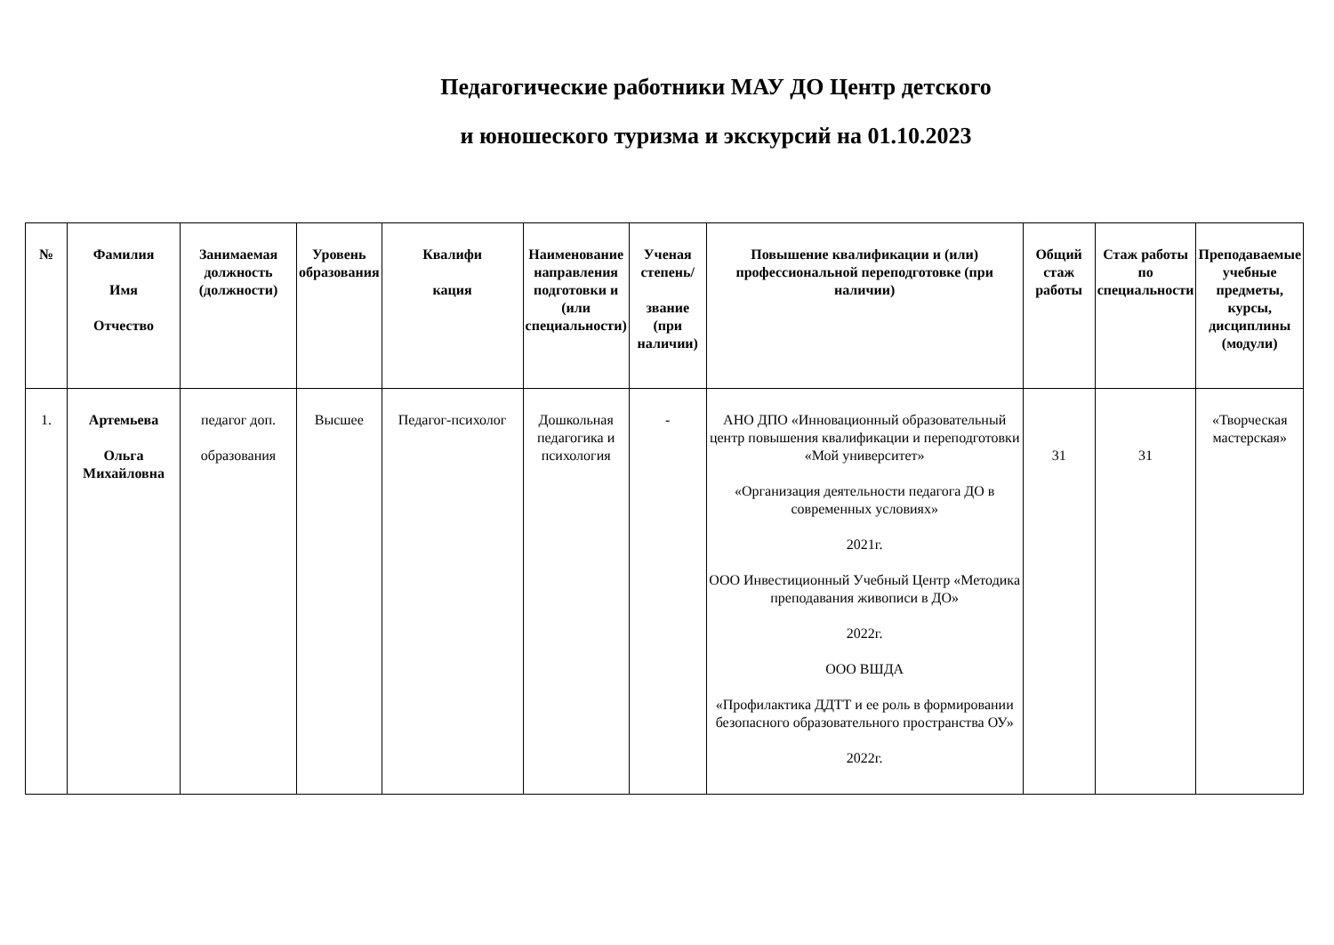Педагогические работники МАУ ДО Центр детского
и юношеского туризма и экскурсий на 01.10.2023
| № | Фамилия Имя Отчество | Занимаемая должность (должности) | Уровень образования | Квалифи кация | Наименование направления подготовки и (или специальности) | Ученая степень/ звание (при наличии) | Повышение квалификации и (или) профессиональной переподготовке (при наличии) | Общий стаж работы | Стаж работы по специальности | Преподаваемые учебные предметы, курсы, дисциплины (модули) |
| --- | --- | --- | --- | --- | --- | --- | --- | --- | --- | --- |
| 1. | Артемьева Ольга Михайловна | педагог доп. образования | Высшее | Педагог-психолог | Дошкольная педагогика и психология | - | АНО ДПО «Инновационный образовательный центр повышения квалификации и переподготовки «Мой университет» «Организация деятельности педагога ДО в современных условиях» 2021г. ООО Инвестиционный Учебный Центр «Методика преподавания живописи в ДО» 2022г. ООО ВШДА «Профилактика ДДТТ и ее роль в формировании безопасного образовательного пространства ОУ» 2022г. | 31 | 31 | «Творческая мастерская» |